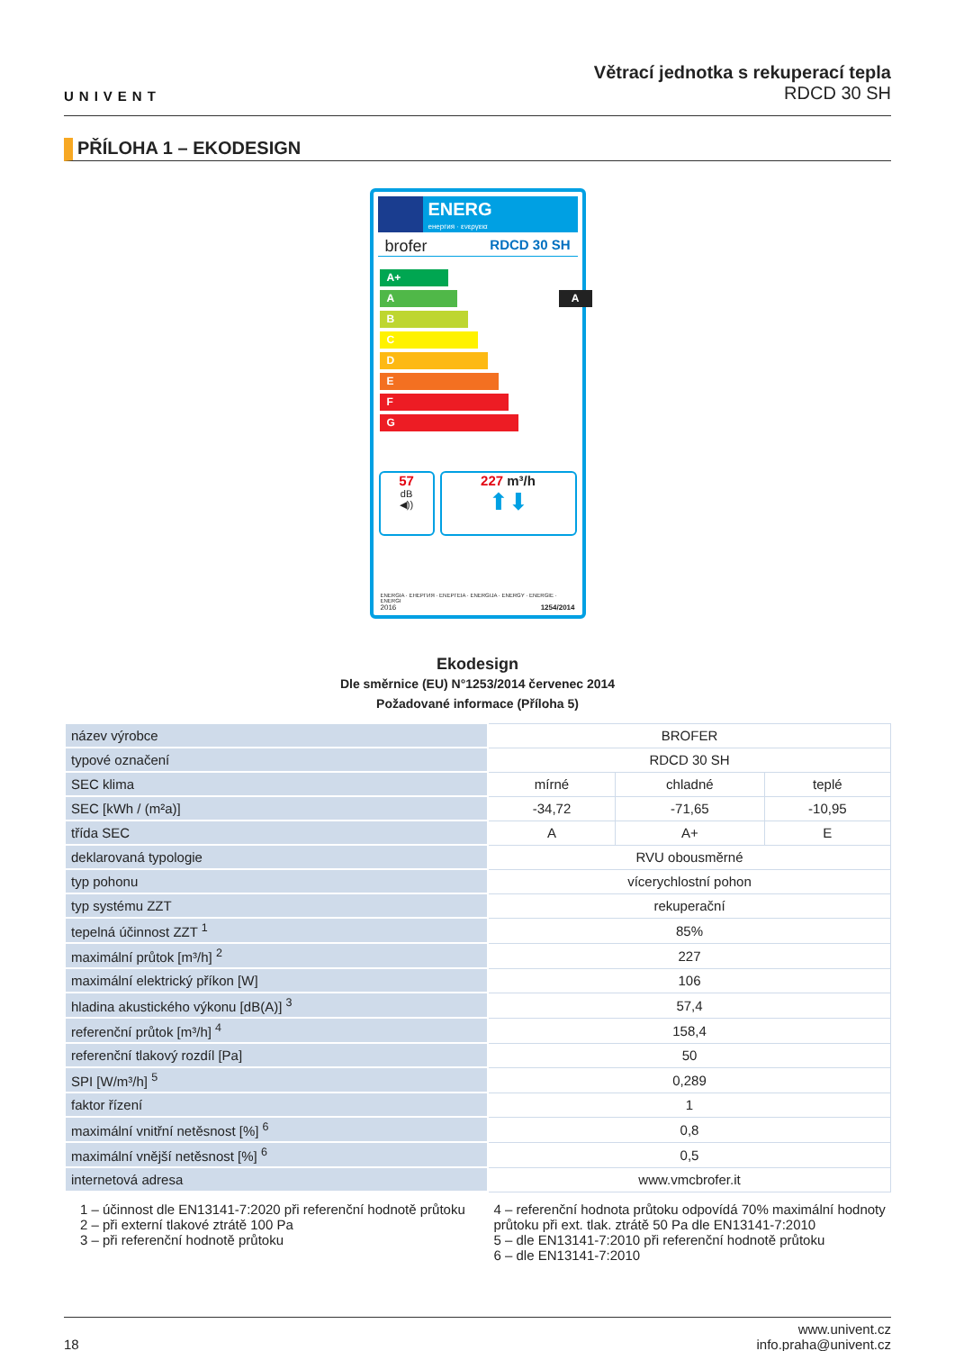UNIVENT
Větrací jednotka s rekuperací tepla
RDCD 30 SH
PŘÍLOHA 1 – EKODESIGN
ENERG
енергия · ενεργεια
brofer RDCD 30 SH
A+
A A
B
C
D
E
F
G
57
dB
◀))
227 m³/h
⬆⬇
ENERGIA · ЕНЕРГИЯ · ΕΝΕΡΓΕΙΑ · ENERGIJA · ENERGY · ENERGIE · ENERGI
2016 1254/2014
Ekodesign
Dle směrnice (EU) N°1253/2014 červenec 2014
Požadované informace (Příloha 5)
| název výrobce | BROFER | | |
| typové označení | RDCD 30 SH | | |
| SEC klima | mírné | chladné | teplé |
| SEC [kWh / (m²a)] | -34,72 | -71,65 | -10,95 |
| třída SEC | A | A+ | E |
| deklarovaná typologie | RVU obousměrné | | |
| typ pohonu | vícerychlostní pohon | | |
| typ systému ZZT | rekuperační | | |
| tepelná účinnost ZZT <sup>1</sup> | 85% | | |
| maximální průtok [m³/h] <sup>2</sup> | 227 | | |
| maximální elektrický příkon [W] | 106 | | |
| hladina akustického výkonu [dB(A)] <sup>3</sup> | 57,4 | | |
| referenční průtok [m³/h] <sup>4</sup> | 158,4 | | |
| referenční tlakový rozdíl [Pa] | 50 | | |
| SPI [W/m³/h] <sup>5</sup> | 0,289 | | |
| faktor řízení | 1 | | |
| maximální vnitřní netěsnost [%] <sup>6</sup> | 0,8 | | |
| maximální vnější netěsnost [%] <sup>6</sup> | 0,5 | | |
| internetová adresa | www.vmcbrofer.it | | |
1 – účinnost dle EN13141-7:2020 při referenční hodnotě průtoku
2 – při externí tlakové ztrátě 100 Pa
3 – při referenční hodnotě průtoku
4 – referenční hodnota průtoku odpovídá 70% maximální hodnoty průtoku při ext. tlak. ztrátě 50 Pa dle EN13141-7:2010
5 – dle EN13141-7:2010 při referenční hodnotě průtoku
6 – dle EN13141-7:2010
18 www.univent.cz
info.praha@univent.cz